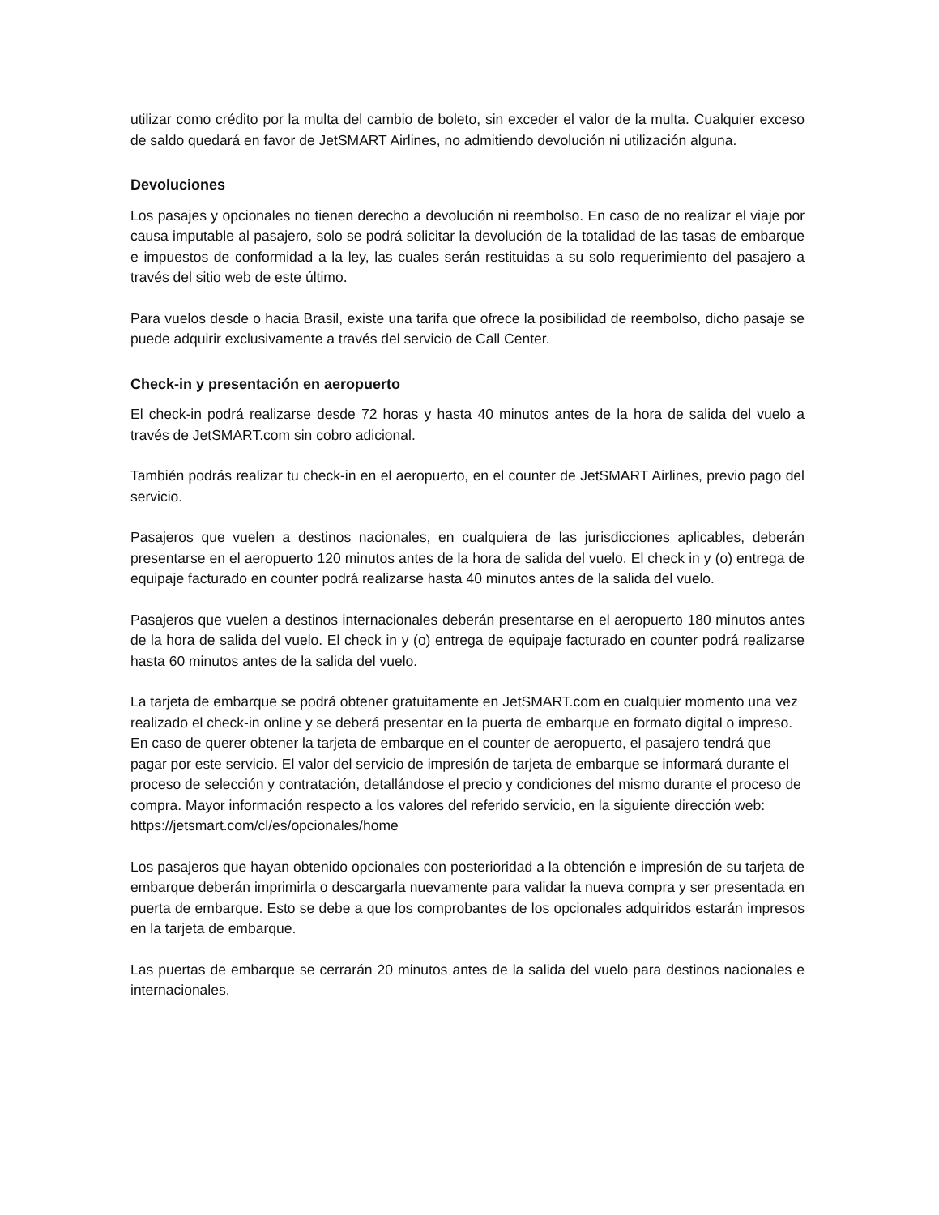utilizar como crédito por la multa del cambio de boleto, sin exceder el valor de la multa. Cualquier exceso de saldo quedará en favor de JetSMART Airlines, no admitiendo devolución ni utilización alguna.
Devoluciones
Los pasajes y opcionales no tienen derecho a devolución ni reembolso. En caso de no realizar el viaje por causa imputable al pasajero, solo se podrá solicitar la devolución de la totalidad de las tasas de embarque e impuestos de conformidad a la ley, las cuales serán restituidas a su solo requerimiento del pasajero a través del sitio web de este último.
Para vuelos desde o hacia Brasil, existe una tarifa que ofrece la posibilidad de reembolso, dicho pasaje se puede adquirir exclusivamente a través del servicio de Call Center.
Check-in y presentación en aeropuerto
El check-in podrá realizarse desde 72 horas y hasta 40 minutos antes de la hora de salida del vuelo a través de JetSMART.com sin cobro adicional.
También podrás realizar tu check-in en el aeropuerto, en el counter de JetSMART Airlines, previo pago del servicio.
Pasajeros que vuelen a destinos nacionales, en cualquiera de las jurisdicciones aplicables, deberán presentarse en el aeropuerto 120 minutos antes de la hora de salida del vuelo. El check in y (o) entrega de equipaje facturado en counter podrá realizarse hasta 40 minutos antes de la salida del vuelo.
Pasajeros que vuelen a destinos internacionales deberán presentarse en el aeropuerto 180 minutos antes de la hora de salida del vuelo. El check in y (o) entrega de equipaje facturado en counter podrá realizarse hasta 60 minutos antes de la salida del vuelo.
La tarjeta de embarque se podrá obtener gratuitamente en JetSMART.com en cualquier momento una vez realizado el check-in online y se deberá presentar en la puerta de embarque en formato digital o impreso. En caso de querer obtener la tarjeta de embarque en el counter de aeropuerto, el pasajero tendrá que pagar por este servicio. El valor del servicio de impresión de tarjeta de embarque se informará durante el proceso de selección y contratación, detallándose el precio y condiciones del mismo durante el proceso de compra. Mayor información respecto a los valores del referido servicio, en la siguiente dirección web: https://jetsmart.com/cl/es/opcionales/home
Los pasajeros que hayan obtenido opcionales con posterioridad a la obtención e impresión de su tarjeta de embarque deberán imprimirla o descargarla nuevamente para validar la nueva compra y ser presentada en puerta de embarque. Esto se debe a que los comprobantes de los opcionales adquiridos estarán impresos en la tarjeta de embarque.
Las puertas de embarque se cerrarán 20 minutos antes de la salida del vuelo para destinos nacionales e internacionales.